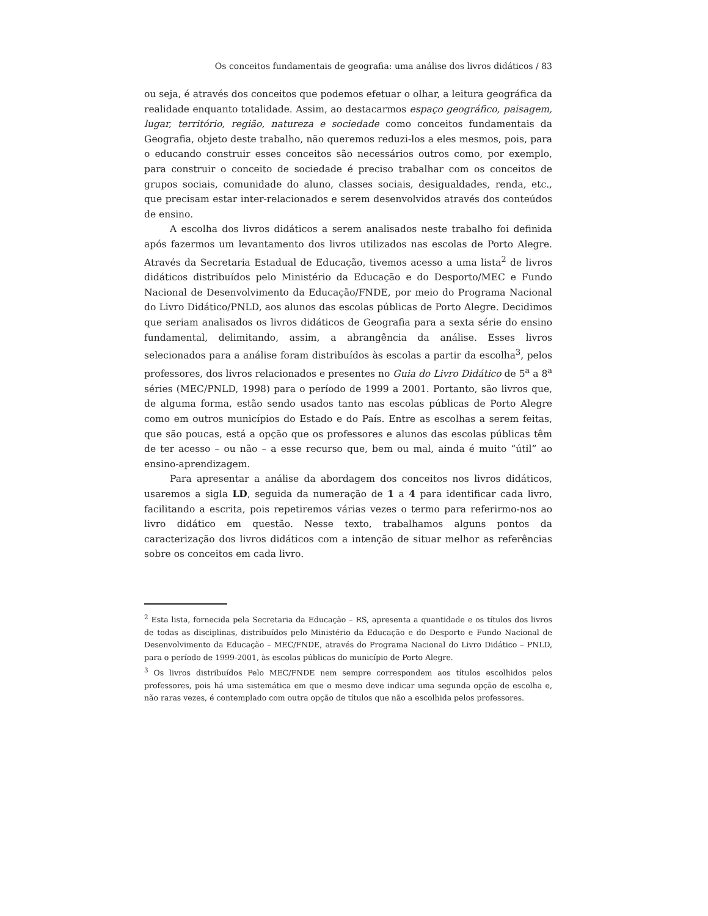Os conceitos fundamentais de geografia: uma análise dos livros didáticos / 83
ou seja, é através dos conceitos que podemos efetuar o olhar, a leitura geográfica da realidade enquanto totalidade. Assim, ao destacarmos espaço geográfico, paisagem, lugar, território, região, natureza e sociedade como conceitos fundamentais da Geografia, objeto deste trabalho, não queremos reduzi-los a eles mesmos, pois, para o educando construir esses conceitos são necessários outros como, por exemplo, para construir o conceito de sociedade é preciso trabalhar com os conceitos de grupos sociais, comunidade do aluno, classes sociais, desigualdades, renda, etc., que precisam estar inter-relacionados e serem desenvolvidos através dos conteúdos de ensino.
A escolha dos livros didáticos a serem analisados neste trabalho foi definida após fazermos um levantamento dos livros utilizados nas escolas de Porto Alegre. Através da Secretaria Estadual de Educação, tivemos acesso a uma lista<sup>2</sup> de livros didáticos distribuídos pelo Ministério da Educação e do Desporto/MEC e Fundo Nacional de Desenvolvimento da Educação/FNDE, por meio do Programa Nacional do Livro Didático/PNLD, aos alunos das escolas públicas de Porto Alegre. Decidimos que seriam analisados os livros didáticos de Geografia para a sexta série do ensino fundamental, delimitando, assim, a abrangência da análise. Esses livros selecionados para a análise foram distribuídos às escolas a partir da escolha<sup>3</sup>, pelos professores, dos livros relacionados e presentes no Guia do Livro Didático de 5<sup>a</sup> a 8<sup>a</sup> séries (MEC/PNLD, 1998) para o período de 1999 a 2001. Portanto, são livros que, de alguma forma, estão sendo usados tanto nas escolas públicas de Porto Alegre como em outros municípios do Estado e do País. Entre as escolhas a serem feitas, que são poucas, está a opção que os professores e alunos das escolas públicas têm de ter acesso – ou não – a esse recurso que, bem ou mal, ainda é muito “útil” ao ensino-aprendizagem.
Para apresentar a análise da abordagem dos conceitos nos livros didáticos, usaremos a sigla LD, seguida da numeração de 1 a 4 para identificar cada livro, facilitando a escrita, pois repetiremos várias vezes o termo para referirmo-nos ao livro didático em questão. Nesse texto, trabalhamos alguns pontos da caracterização dos livros didáticos com a intenção de situar melhor as referências sobre os conceitos em cada livro.
<sup>2</sup> Esta lista, fornecida pela Secretaria da Educação – RS, apresenta a quantidade e os títulos dos livros de todas as disciplinas, distribuídos pelo Ministério da Educação e do Desporto e Fundo Nacional de Desenvolvimento da Educação – MEC/FNDE, através do Programa Nacional do Livro Didático – PNLD, para o período de 1999-2001, às escolas públicas do município de Porto Alegre.
<sup>3</sup> Os livros distribuídos Pelo MEC/FNDE nem sempre correspondem aos títulos escolhidos pelos professores, pois há uma sistemática em que o mesmo deve indicar uma segunda opção de escolha e, não raras vezes, é contemplado com outra opção de títulos que não a escolhida pelos professores.